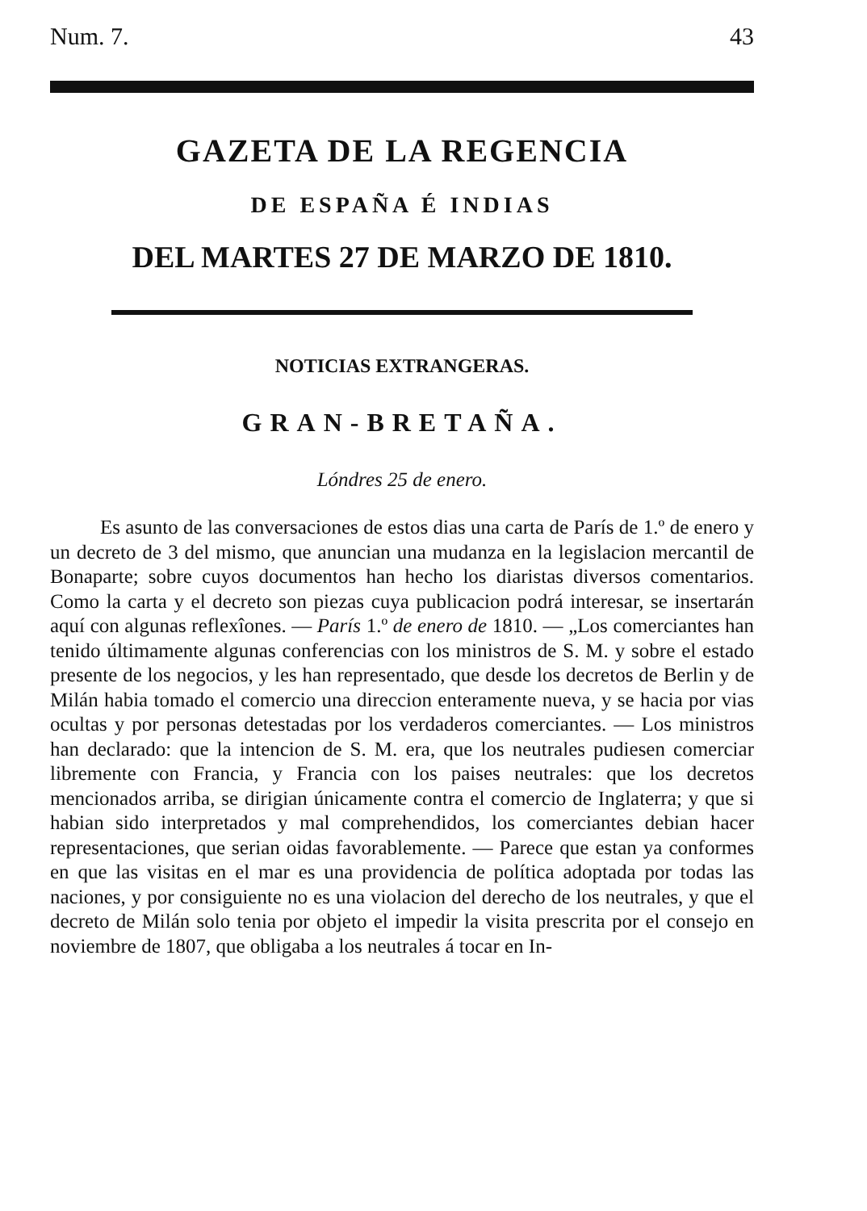Num. 7. 43
GAZETA DE LA REGENCIA
DE ESPAÑA É INDIAS
DEL MARTES 27 DE MARZO DE 1810.
NOTICIAS EXTRANGERAS.
GRAN-BRETAÑA.
Lóndres 25 de enero.
Es asunto de las conversaciones de estos dias una carta de París de 1.º de enero y un decreto de 3 del mismo, que anuncian una mudanza en la legislacion mercantil de Bonaparte; sobre cuyos documentos han hecho los diaristas diversos comentarios. Como la carta y el decreto son piezas cuya publicacion podrá interesar, se insertarán aquí con algunas reflexîones. — París 1.º de enero de 1810. — „Los comerciantes han tenido últimamente algunas conferencias con los ministros de S. M. y sobre el estado presente de los negocios, y les han representado, que desde los decretos de Berlin y de Milán habia tomado el comercio una direccion enteramente nueva, y se hacia por vias ocultas y por personas detestadas por los verdaderos comerciantes. — Los ministros han declarado: que la intencion de S. M. era, que los neutrales pudiesen comerciar libremente con Francia, y Francia con los paises neutrales: que los decretos mencionados arriba, se dirigian únicamente contra el comercio de Inglaterra; y que si habian sido interpretados y mal comprehendidos, los comerciantes debian hacer representaciones, que serian oidas favorablemente. — Parece que estan ya conformes en que las visitas en el mar es una providencia de política adoptada por todas las naciones, y por consiguiente no es una violacion del derecho de los neutrales, y que el decreto de Milán solo tenia por objeto el impedir la visita prescrita por el consejo en noviembre de 1807, que obligaba a los neutrales á tocar en In-